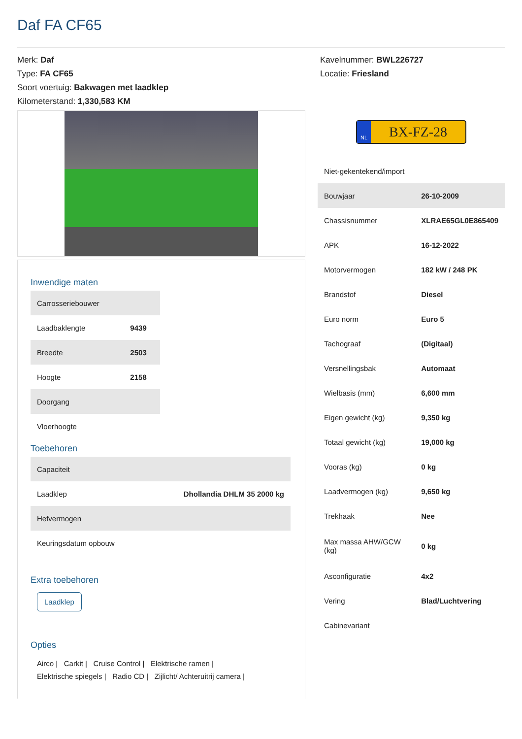Daf FA CF65
Merk: Daf
Type: FA CF65
Soort voertuig: Bakwagen met laadklep
Kilometerstand: 1,330,583 KM
Kavelnummer: BWL226727
Locatie: Friesland
Inwendige maten
| Carrosseriebouwer | |
| Laadbaklengte | 9439 |
| Breedte | 2503 |
| Hoogte | 2158 |
| Doorgang | |
| Vloerhoogte | |
Toebehoren
| Capaciteit | |
| Laadklep | Dhollandia DHLM 35 2000 kg |
| Hefvermogen | |
| Keuringsdatum opbouw | |
Extra toebehoren
Laadklep
Opties
Airco | Carkit | Cruise Control | Elektrische ramen |
Elektrische spiegels | Radio CD | Zijlicht/ Achteruitrij camera |
NL
BX-FZ-28
| Niet-gekentekend/import | |
| Bouwjaar | 26-10-2009 |
| Chassisnummer | XLRAE65GL0E865409 |
| APK | 16-12-2022 |
| Motorvermogen | 182 kW / 248 PK |
| Brandstof | Diesel |
| Euro norm | Euro 5 |
| Tachograaf | (Digitaal) |
| Versnellingsbak | Automaat |
| Wielbasis (mm) | 6,600 mm |
| Eigen gewicht (kg) | 9,350 kg |
| Totaal gewicht (kg) | 19,000 kg |
| Vooras (kg) | 0 kg |
| Laadvermogen (kg) | 9,650 kg |
| Trekhaak | Nee |
| Max massa AHW/GCW (kg) | 0 kg |
| Asconfiguratie | 4x2 |
| Vering | Blad/Luchtvering |
| Cabinevariant | |